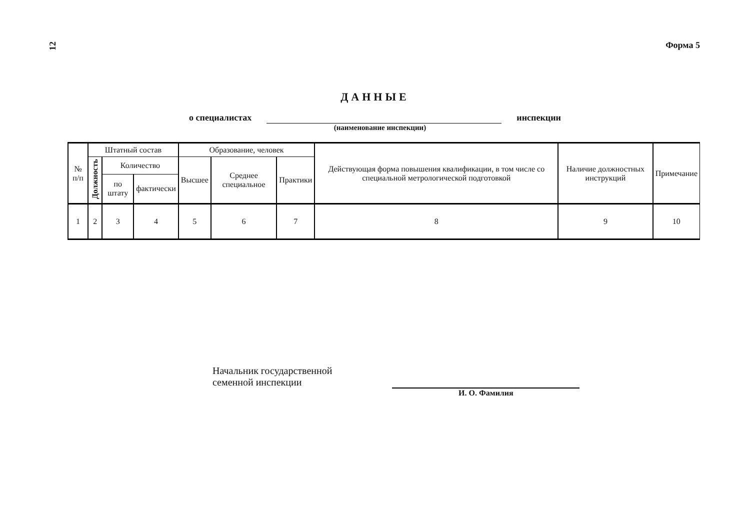12 Форма 5
ДАННЫЕ
о специалистах инспекции
(наименование инспекции)
| № п/п | Штатный состав | | | Образование, человек | | | Действующая форма повышения квалификации, в том числе со специальной метрологической подготовкой | Наличие должностных инструкций | Примечание |
| --- | --- | --- | --- | --- | --- | --- | --- | --- | --- |
| | Должность | Количество | | Высшее | Среднее специальное | Практики | | | |
| | | по штату | фактически | | | | | | |
| 1 | 2 | 3 | 4 | 5 | 6 | 7 | 8 | 9 | 10 |
Начальник государственной
семенной инспекции
И. О. Фамилия